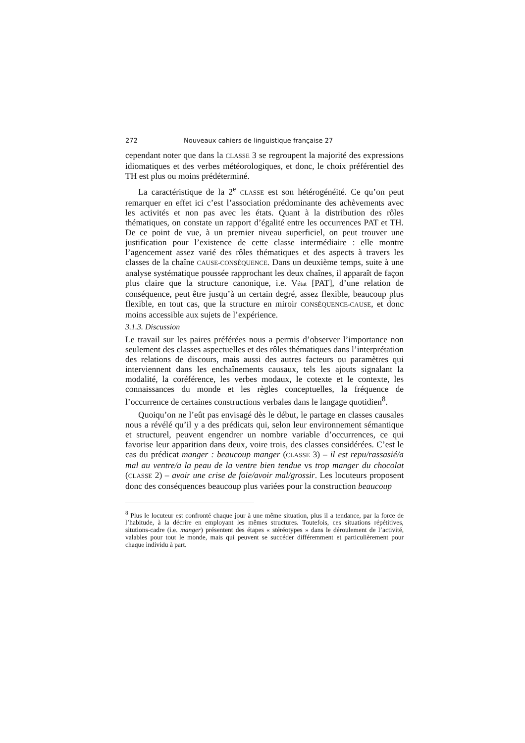272 Nouveaux cahiers de linguistique française 27
cependant noter que dans la CLASSE 3 se regroupent la majorité des expressions idiomatiques et des verbes météorologiques, et donc, le choix préférentiel des TH est plus ou moins prédéterminé.
La caractéristique de la 2<sup>e</sup> CLASSE est son hétérogénéité. Ce qu’on peut remarquer en effet ici c’est l’association prédominante des achèvements avec les activités et non pas avec les états. Quant à la distribution des rôles thématiques, on constate un rapport d’égalité entre les occurrences PAT et TH. De ce point de vue, à un premier niveau superficiel, on peut trouver une justification pour l’existence de cette classe intermédiaire : elle montre l’agencement assez varié des rôles thématiques et des aspects à travers les classes de la chaîne CAUSE-CONSÉQUENCE. Dans un deuxième temps, suite à une analyse systématique poussée rapprochant les deux chaînes, il apparaît de façon plus claire que la structure canonique, i.e. Vétat [PAT], d’une relation de conséquence, peut être jusqu’à un certain degré, assez flexible, beaucoup plus flexible, en tout cas, que la structure en miroir CONSÉQUENCE-CAUSE, et donc moins accessible aux sujets de l’expérience.
3.1.3. Discussion
Le travail sur les paires préférées nous a permis d’observer l’importance non seulement des classes aspectuelles et des rôles thématiques dans l’interprétation des relations de discours, mais aussi des autres facteurs ou paramètres qui interviennent dans les enchaînements causaux, tels les ajouts signalant la modalité, la coréférence, les verbes modaux, le cotexte et le contexte, les connaissances du monde et les règles conceptuelles, la fréquence de l’occurrence de certaines constructions verbales dans le langage quotidien<sup>8</sup>.
Quoiqu’on ne l’eût pas envisagé dès le début, le partage en classes causales nous a révélé qu’il y a des prédicats qui, selon leur environnement sémantique et structurel, peuvent engendrer un nombre variable d’occurrences, ce qui favorise leur apparition dans deux, voire trois, des classes considérées. C’est le cas du prédicat manger : beaucoup manger (CLASSE 3) – il est repu/rassasié/a mal au ventre/a la peau de la ventre bien tendue vs trop manger du chocolat (CLASSE 2) – avoir une crise de foie/avoir mal/grossir. Les locuteurs proposent donc des conséquences beaucoup plus variées pour la construction beaucoup
<sup>8</sup> Plus le locuteur est confronté chaque jour à une même situation, plus il a tendance, par la force de l’habitude, à la décrire en employant les mêmes structures. Toutefois, ces situations répétitives, situtions-cadre (i.e. manger) présentent des étapes « stéréotypes » dans le déroulement de l’activité, valables pour tout le monde, mais qui peuvent se succéder différemment et particulièrement pour chaque individu à part.